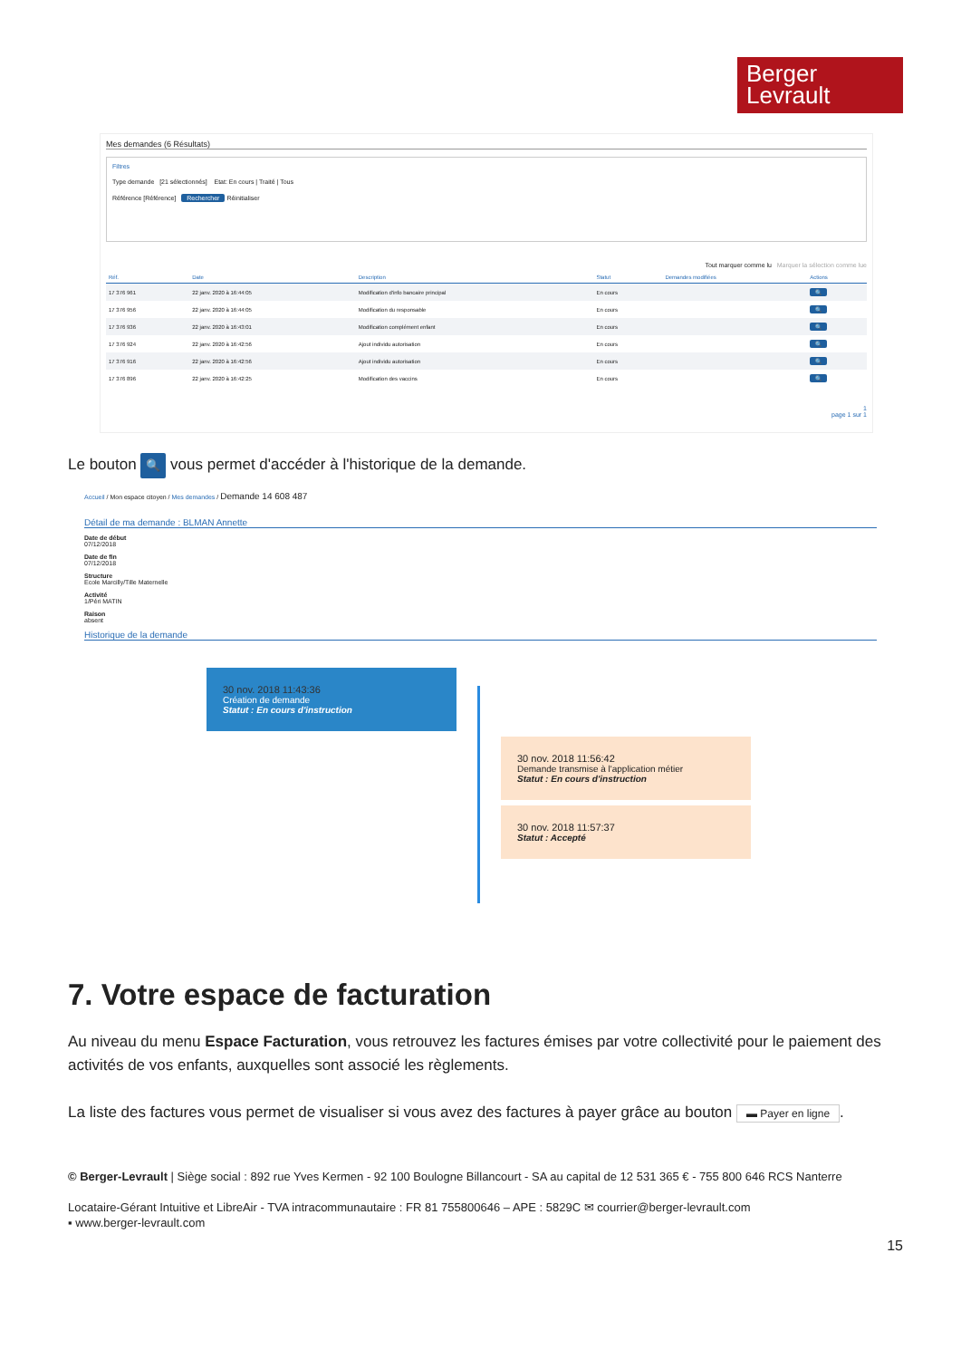Berger
Levrault
Mes demandes (6 Résultats)
Filtres
Type demande [21 sélectionnés] Etat: En cours | Traité | Tous
Référence [Référence] Rechercher Réinitialiser
Tout marquer comme lu Marquer la sélection comme lue
| Réf. | Date | Description | Statut | Demandes modifiées | Actions |
| --- | --- | --- | --- | --- | --- |
| 17 376 961 | 22 janv. 2020 à 16:44:05 | Modification d'info bancaire principal | En cours | | 🔍 |
| 17 376 956 | 22 janv. 2020 à 16:44:05 | Modification du responsable | En cours | | 🔍 |
| 17 376 936 | 22 janv. 2020 à 16:43:01 | Modification complément enfant | En cours | | 🔍 |
| 17 376 924 | 22 janv. 2020 à 16:42:56 | Ajout individu autorisation | En cours | | 🔍 |
| 17 376 916 | 22 janv. 2020 à 16:42:56 | Ajout individu autorisation | En cours | | 🔍 |
| 17 376 896 | 22 janv. 2020 à 16:42:25 | Modification des vaccins | En cours | | 🔍 |
1
page 1 sur 1
Le bouton 🔍 vous permet d'accéder à l'historique de la demande.
Accueil / Mon espace citoyen / Mes demandes / Demande 14 608 487
Détail de ma demande : BLMAN Annette
Date de début
07/12/2018
Date de fin
07/12/2018
Structure
Ecole Marcilly/Tille Maternelle
Activité
1/Péri MATIN
Raison
absent
Historique de la demande
30 nov. 2018 11:43:36
Création de demande
Statut : En cours d'instruction
30 nov. 2018 11:56:42
Demande transmise à l'application métier
Statut : En cours d'instruction
30 nov. 2018 11:57:37
Statut : Accepté
7. Votre espace de facturation
Au niveau du menu Espace Facturation, vous retrouvez les factures émises par votre collectivité pour le paiement des activités de vos enfants, auxquelles sont associé les règlements.
La liste des factures vous permet de visualiser si vous avez des factures à payer grâce au bouton ▬ Payer en ligne.
© Berger-Levrault | Siège social : 892 rue Yves Kermen - 92 100 Boulogne Billancourt - SA au capital de 12 531 365 € - 755 800 646 RCS Nanterre
Locataire-Gérant Intuitive et LibreAir - TVA intracommunautaire : FR 81 755800646 – APE : 5829C ✉ courrier@berger-levrault.com
▪ www.berger-levrault.com
15